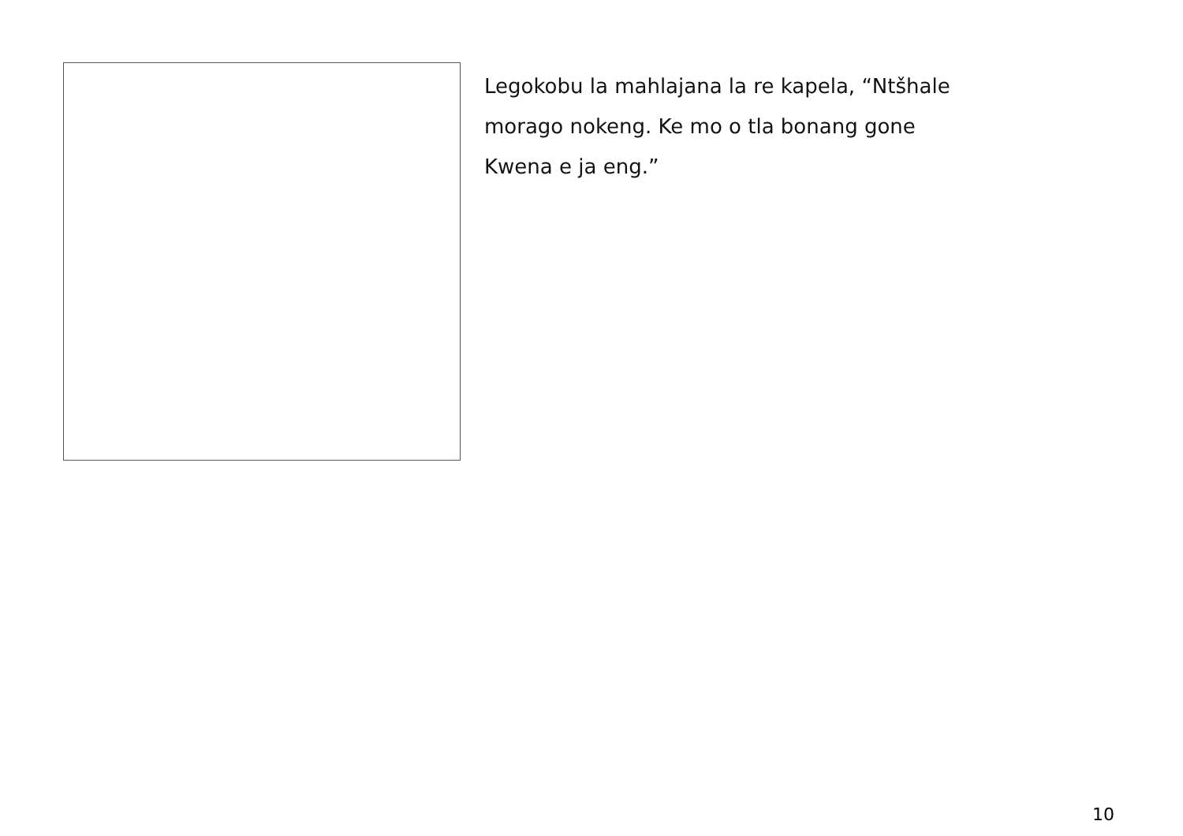Legokobu la mahlajana la re kapela, “Ntšhale
morago nokeng. Ke mo o tla bonang gone
Kwena e ja eng.”
10